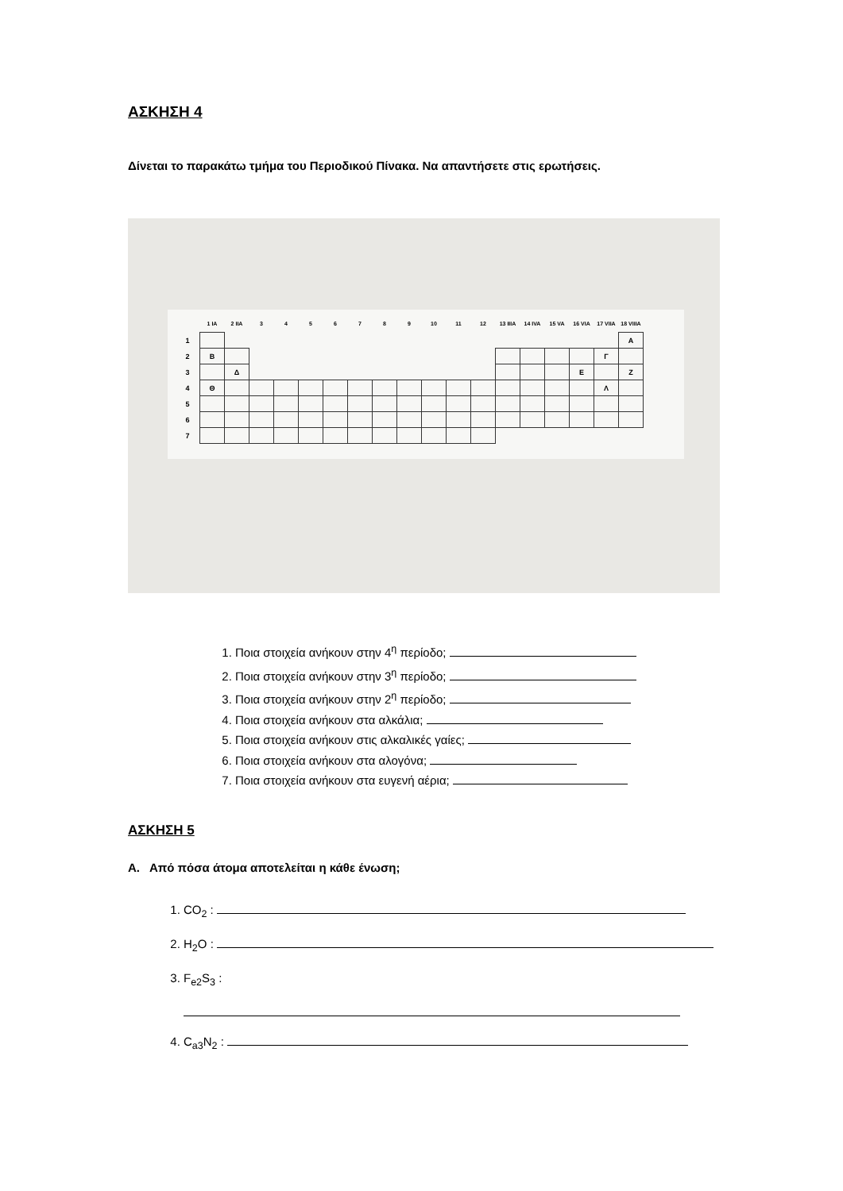ΑΣΚΗΣΗ 4
Δίνεται το παρακάτω τμήμα του Περιοδικού Πίνακα. Να απαντήσετε στις ερωτήσεις.
| | 1 IA | 2 IIA | 3 | 4 | 5 | 6 | 7 | 8 | 9 | 10 | 11 | 12 | 13 IIIA | 14 IVA | 15 VA | 16 VIA | 17 VIIA | 18 VIIIA |
| --- | --- | --- | --- | --- | --- | --- | --- | --- | --- | --- | --- | --- | --- | --- | --- | --- | --- | --- |
| 1 | | | | | | | | | | | | | | | | | | Α |
| 2 | Β | | | | | | | | | | | | | | | | Γ | |
| 3 | | Δ | | | | | | | | | | | | | | Ε | | Ζ |
| 4 | Θ | | | | | | | | | | | | | | | | Λ | |
| 5 | | | | | | | | | | | | | | | | | | |
| 6 | | | | | | | | | | | | | | | | | | |
| 7 | | | | | | | | | | | | | | | | | | |
1. Ποια στοιχεία ανήκουν στην 4<sup>η</sup> περίοδο;
2. Ποια στοιχεία ανήκουν στην 3<sup>η</sup> περίοδο;
3. Ποια στοιχεία ανήκουν στην 2<sup>η</sup> περίοδο;
4. Ποια στοιχεία ανήκουν στα αλκάλια;
5. Ποια στοιχεία ανήκουν στις αλκαλικές γαίες;
6. Ποια στοιχεία ανήκουν στα αλογόνα;
7. Ποια στοιχεία ανήκουν στα ευγενή αέρια;
ΑΣΚΗΣΗ 5
Α. Από πόσα άτομα αποτελείται η κάθε ένωση;
1. CO<sub>2</sub> :
2. H<sub>2</sub>O :
3. F<sub>e2</sub>S<sub>3</sub> :
4. C<sub>a3</sub>N<sub>2</sub> :